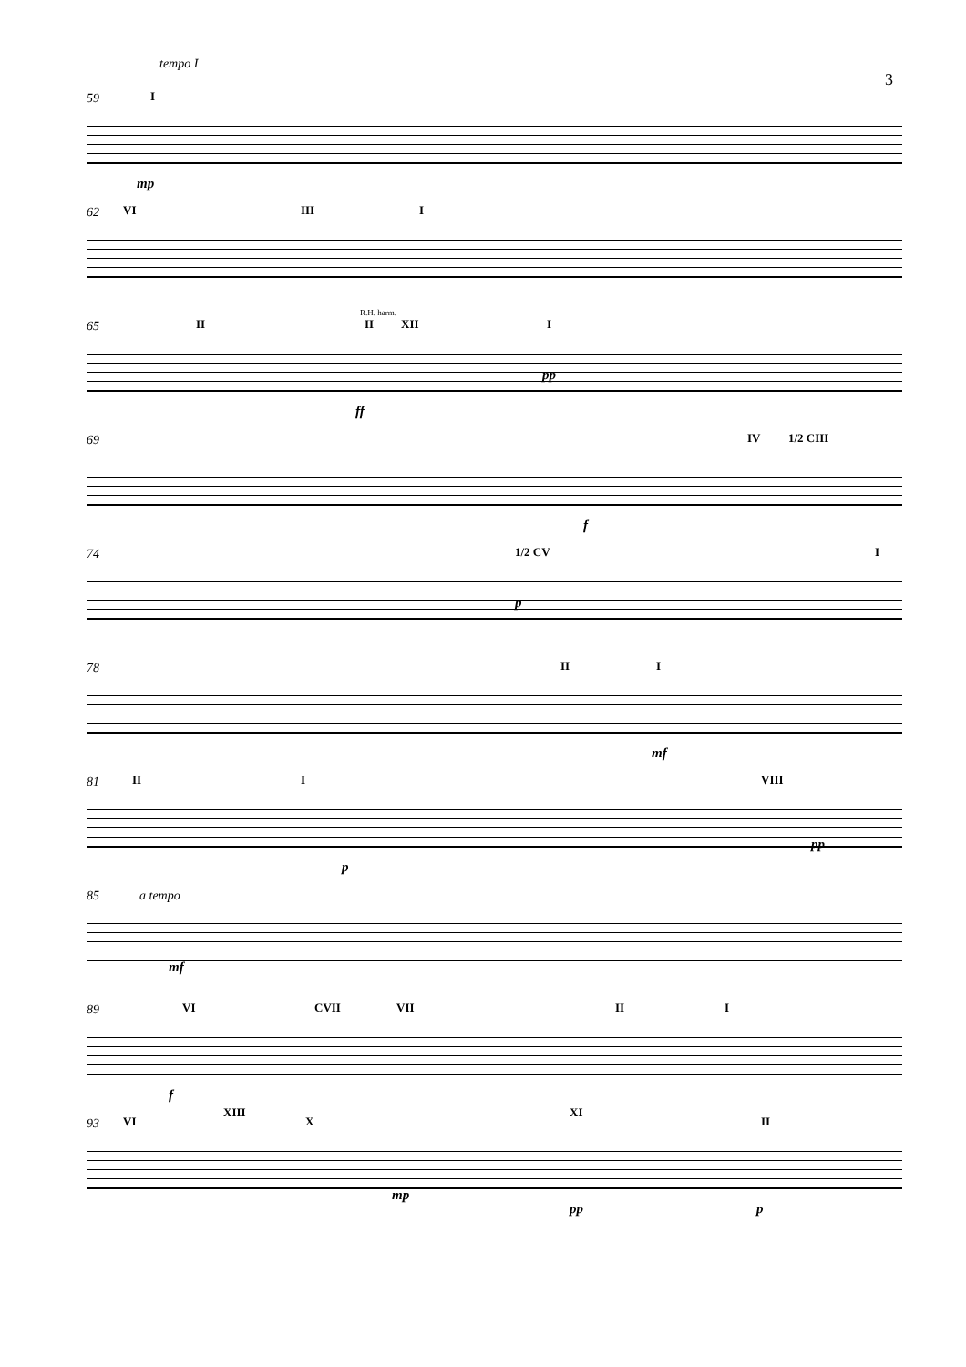tempo I 3
59 I
mp
62 VI III I
65 II II
R.H. harm.
XII I
ff
pp
69 IV 1/2 CIII
f
74 1/2 CV I
p
78 II I
mf
81 II I VIII
p
pp
85 a tempo
mf
89 VI CVII VII II I
f
93 VI
XIII
X
XI
II
mp
pp p